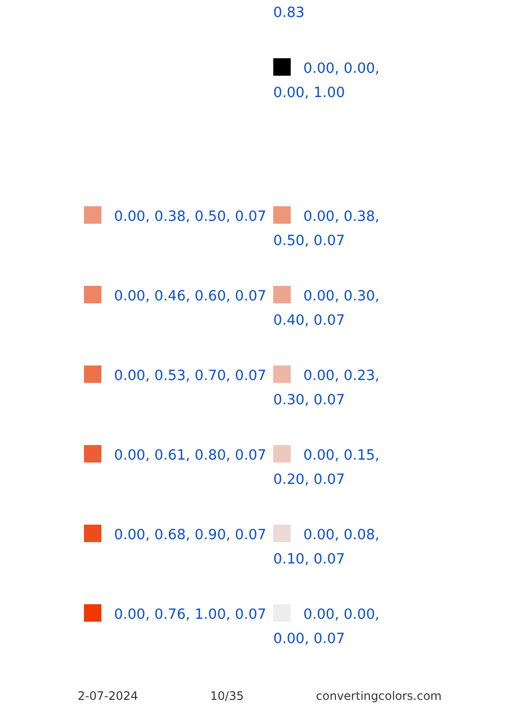0.83
0.00, 0.00, 0.00, 1.00
0.00, 0.38, 0.50, 0.07 0.00, 0.38, 0.50, 0.07
0.00, 0.46, 0.60, 0.07 0.00, 0.30, 0.40, 0.07
0.00, 0.53, 0.70, 0.07 0.00, 0.23, 0.30, 0.07
0.00, 0.61, 0.80, 0.07 0.00, 0.15, 0.20, 0.07
0.00, 0.68, 0.90, 0.07 0.00, 0.08, 0.10, 0.07
0.00, 0.76, 1.00, 0.07 0.00, 0.00, 0.00, 0.07
2-07-2024 10/35 convertingcolors.com